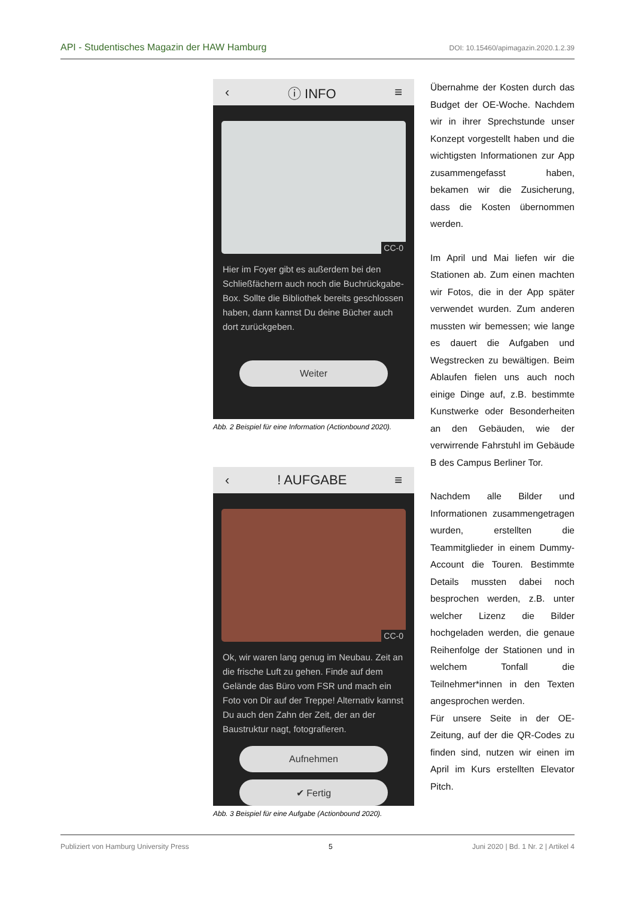API - Studentisches Magazin der HAW Hamburg DOI: 10.15460/apimagazin.2020.1.2.39
‹ ⓘ INFO ≡
CC-0
Hier im Foyer gibt es außerdem bei den Schließfächern auch noch die Buchrückgabe-Box. Sollte die Bibliothek bereits geschlossen haben, dann kannst Du deine Bücher auch dort zurückgeben.
Weiter
Abb. 2 Beispiel für eine Information (Actionbound 2020).
‹! AUFGABE ≡
CC-0
Ok, wir waren lang genug im Neubau. Zeit an die frische Luft zu gehen. Finde auf dem Gelände das Büro vom FSR und mach ein Foto von Dir auf der Treppe! Alternativ kannst Du auch den Zahn der Zeit, der an der Baustruktur nagt, fotografieren.
Aufnehmen
✔ Fertig
Abb. 3 Beispiel für eine Aufgabe (Actionbound 2020).
Übernahme der Kosten durch das Budget der OE-Woche. Nachdem wir in ihrer Sprechstunde unser Konzept vorgestellt haben und die wichtigsten Informationen zur App zusammengefasst haben, bekamen wir die Zusicherung, dass die Kosten übernommen werden.
Im April und Mai liefen wir die Stationen ab. Zum einen machten wir Fotos, die in der App später verwendet wurden. Zum anderen mussten wir bemessen; wie lange es dauert die Aufgaben und Wegstrecken zu bewältigen. Beim Ablaufen fielen uns auch noch einige Dinge auf, z.B. bestimmte Kunstwerke oder Besonderheiten an den Gebäuden, wie der verwirrende Fahrstuhl im Gebäude B des Campus Berliner Tor.
Nachdem alle Bilder und Informationen zusammengetragen wurden, erstellten die Teammitglieder in einem Dummy-Account die Touren. Bestimmte Details mussten dabei noch besprochen werden, z.B. unter welcher Lizenz die Bilder hochgeladen werden, die genaue Reihenfolge der Stationen und in welchem Tonfall die Teilnehmer*innen in den Texten angesprochen werden.
Für unsere Seite in der OE-Zeitung, auf der die QR-Codes zu finden sind, nutzen wir einen im April im Kurs erstellten Elevator Pitch.
Publiziert von Hamburg University Press 5 Juni 2020 | Bd. 1 Nr. 2 | Artikel 4